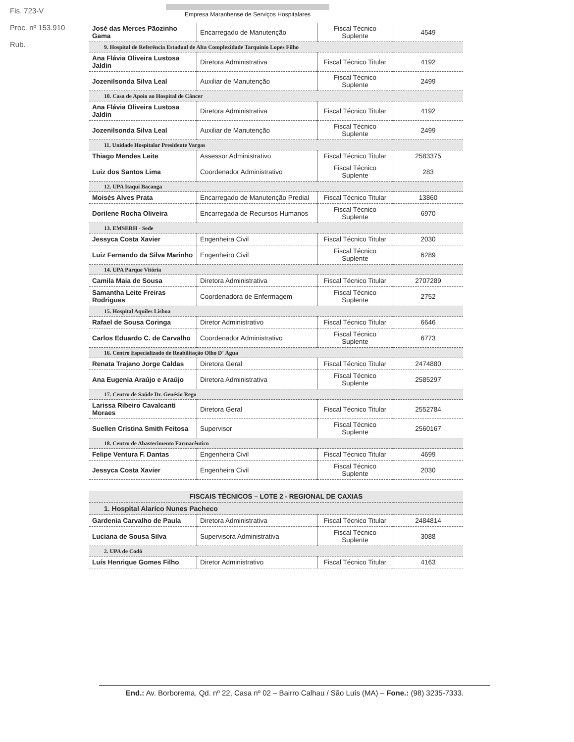Fis. 723-V
Proc. nº 153.910
Rub.
Empresa Maranhense de Serviços Hospitalares
| José das Merces Pãozinho Gama | Encarregado de Manutenção | Fiscal Técnico Suplente | 4549 |
| 9. Hospital de Referência Estadual de Alta Complexidade Tarquinio Lopes Filho | | | |
| Ana Flávia Oliveira Lustosa Jaldin | Diretora Administrativa | Fiscal Técnico Titular | 4192 |
| Jozenilsonda Silva Leal | Auxiliar de Manutenção | Fiscal Técnico Suplente | 2499 |
| 10. Casa de Apoio ao Hospital de Câncer | | | |
| Ana Flávia Oliveira Lustosa Jaldin | Diretora Administrativa | Fiscal Técnico Titular | 4192 |
| Jozenilsonda Silva Leal | Auxiliar de Manutenção | Fiscal Técnico Suplente | 2499 |
| 11. Unidade Hospitalar Presidente Vargas | | | |
| Thiago Mendes Leite | Assessor Administrativo | Fiscal Técnico Titular | 2583375 |
| Luiz dos Santos Lima | Coordenador Administrativo | Fiscal Técnico Suplente | 283 |
| 12. UPA Itaqui Bacanga | | | |
| Moisés Alves Prata | Encarregado de Manutenção Predial | Fiscal Técnico Titular | 13860 |
| Dorilene Rocha Oliveira | Encarregada de Recursos Humanos | Fiscal Técnico Suplente | 6970 |
| 13. EMSERH - Sede | | | |
| Jessyca Costa Xavier | Engenheira Civil | Fiscal Técnico Titular | 2030 |
| Luiz Fernando da Silva Marinho | Engenheiro Civil | Fiscal Técnico Suplente | 6289 |
| 14. UPA Parque Vitória | | | |
| Camila Maia de Sousa | Diretora Administrativa | Fiscal Técnico Titular | 2707289 |
| Samantha Leite Freiras Rodrigues | Coordenadora de Enfermagem | Fiscal Técnico Suplente | 2752 |
| 15. Hospital Aquiles Lisboa | | | |
| Rafael de Sousa Coringa | Diretor Administrativo | Fiscal Técnico Titular | 6646 |
| Carlos Eduardo C. de Carvalho | Coordenador Administrativo | Fiscal Técnico Suplente | 6773 |
| 16. Centro Especializado de Reabilitação Olho D' Água | | | |
| Renata Trajano Jorge Caldas | Diretora Geral | Fiscal Técnico Titular | 2474880 |
| Ana Eugenia Araújo e Araújo | Diretora Administrativa | Fiscal Técnico Suplente | 2585297 |
| 17. Centro de Saúde Dr. Genésio Rego | | | |
| Larissa Ribeiro Cavalcanti Moraes | Diretora Geral | Fiscal Técnico Titular | 2552784 |
| Suellen Cristina Smith Feitosa | Supervisor | Fiscal Técnico Suplente | 2560167 |
| 18. Centro de Abastecimento Farmacêutico | | | |
| Felipe Ventura F. Dantas | Engenheira Civil | Fiscal Técnico Titular | 4699 |
| Jessyca Costa Xavier | Engenheira Civil | Fiscal Técnico Suplente | 2030 |
| FISCAIS TÉCNICOS – LOTE 2 - REGIONAL DE CAXIAS | | | |
| 1. Hospital Alarico Nunes Pacheco | | | |
| Gardenia Carvalho de Paula | Diretora Administrativa | Fiscal Técnico Titular | 2484814 |
| Luciana de Sousa Silva | Supervisora Administrativa | Fiscal Técnico Suplente | 3088 |
| 2. UPA de Codó | | | |
| Luís Henrique Gomes Filho | Diretor Administrativo | Fiscal Técnico Titular | 4163 |
End.: Av. Borborema, Qd. nº 22, Casa nº 02 – Bairro Calhau / São Luís (MA) – Fone.: (98) 3235-7333.